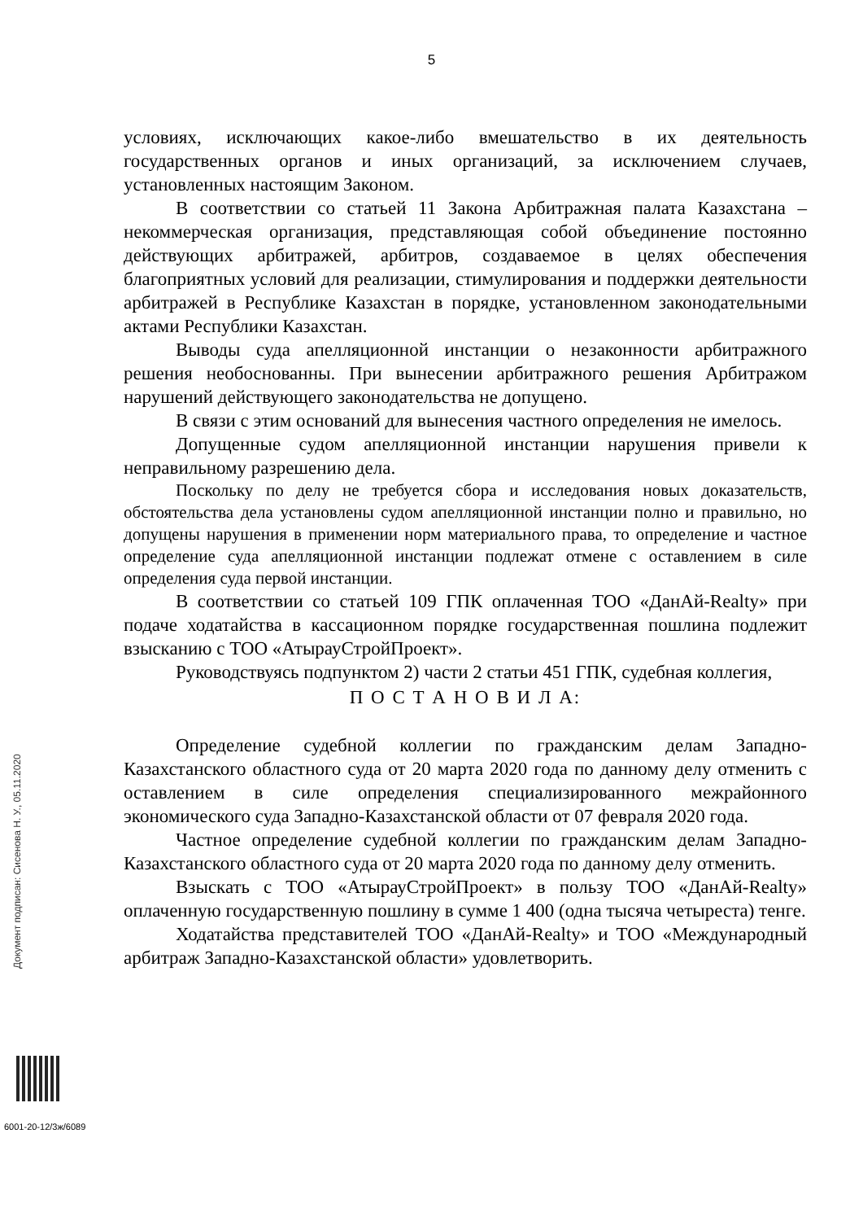5
условиях, исключающих какое-либо вмешательство в их деятельность государственных органов и иных организаций, за исключением случаев, установленных настоящим Законом.
В соответствии со статьей 11 Закона Арбитражная палата Казахстана – некоммерческая организация, представляющая собой объединение постоянно действующих арбитражей, арбитров, создаваемое в целях обеспечения благоприятных условий для реализации, стимулирования и поддержки деятельности арбитражей в Республике Казахстан в порядке, установленном законодательными актами Республики Казахстан.
Выводы суда апелляционной инстанции о незаконности арбитражного решения необоснованны. При вынесении арбитражного решения Арбитражом нарушений действующего законодательства не допущено.
В связи с этим оснований для вынесения частного определения не имелось.
Допущенные судом апелляционной инстанции нарушения привели к неправильному разрешению дела.
Поскольку по делу не требуется сбора и исследования новых доказательств, обстоятельства дела установлены судом апелляционной инстанции полно и правильно, но допущены нарушения в применении норм материального права, то определение и частное определение суда апелляционной инстанции подлежат отмене с оставлением в силе определения суда первой инстанции.
В соответствии со статьей 109 ГПК оплаченная ТОО «ДанАй-Realty» при подаче ходатайства в кассационном порядке государственная пошлина подлежит взысканию с ТОО «АтырауСтройПроект».
Руководствуясь подпунктом 2) части 2 статьи 451 ГПК, судебная коллегия,
П О С Т А Н О В И Л А:
Определение судебной коллегии по гражданским делам Западно-Казахстанского областного суда от 20 марта 2020 года по данному делу отменить с оставлением в силе определения специализированного межрайонного экономического суда Западно-Казахстанской области от 07 февраля 2020 года.
Частное определение судебной коллегии по гражданским делам Западно-Казахстанского областного суда от 20 марта 2020 года по данному делу отменить.
Взыскать с ТОО «АтырауСтройПроект» в пользу ТОО «ДанАй-Realty» оплаченную государственную пошлину в сумме 1 400 (одна тысяча четыреста) тенге.
Ходатайства представителей ТОО «ДанАй-Realty» и ТОО «Международный арбитраж Западно-Казахстанской области» удовлетворить.
Документ подписан: Сисенова Н. У., 05.11.2020
6001-20-12/3ж/6089